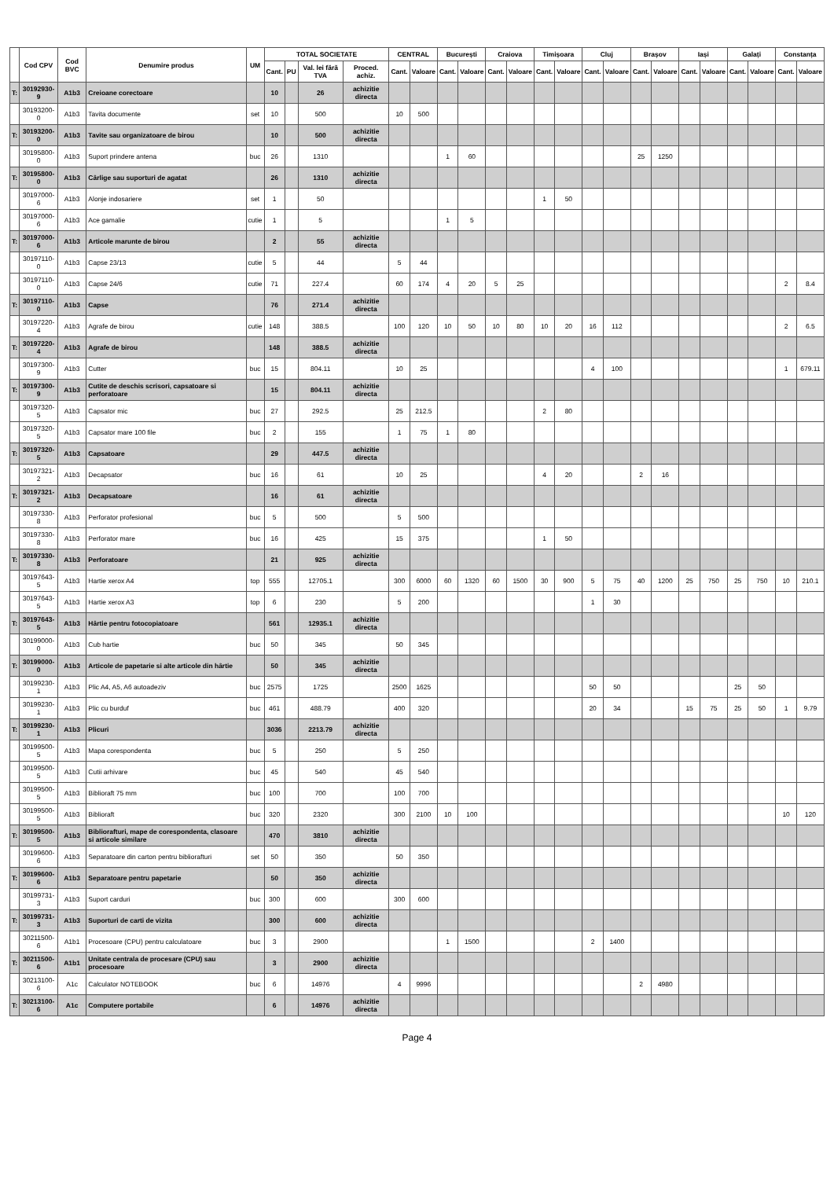| | Cod CPV | Cod BVC | Denumire produs | UM | TOTAL SOCIETATE | | | | CENTRAL | | București | | Craiova | | Timișoara | | Cluj | | Brașov | | Iași | | Galați | | Constanța | |
| --- | --- | --- | --- | --- | --- | --- | --- | --- | --- | --- | --- | --- | --- | --- | --- | --- | --- | --- | --- | --- | --- | --- | --- | --- | --- | --- |
| | | | | | Cant. | PU | Val. lei fără TVA | Proced. achiz. | Cant. | Valoare | Cant. | Valoare | Cant. | Valoare | Cant. | Valoare | Cant. | Valoare | Cant. | Valoare | Cant. | Valoare | Cant. | Valoare | Cant. | Valoare |
| T: | 30192930-9 | A1b3 | Creioane corectoare | | 10 | | 26 | achizitie directa | | | | | | | | | | | | | | | | | | |
| | 30193200-0 | A1b3 | Tavita documente | set | 10 | | 500 | | 10 | 500 | | | | | | | | | | | | | | | | |
| T: | 30193200-0 | A1b3 | Tavite sau organizatoare de birou | | 10 | | 500 | achizitie directa | | | | | | | | | | | | | | | | | | |
| | 30195800-0 | A1b3 | Suport prindere antena | buc | 26 | | 1310 | | | | 1 | 60 | | | | | | | 25 | 1250 | | | | | | |
| T: | 30195800-0 | A1b3 | Cârlige sau suporturi de agatat | | 26 | | 1310 | achizitie directa | | | | | | | | | | | | | | | | | | |
| | 30197000-6 | A1b3 | Alonje indosariere | set | 1 | | 50 | | | | | | | | 1 | 50 | | | | | | | | | | |
| | 30197000-6 | A1b3 | Ace gamalie | cutie | 1 | | 5 | | | | 1 | 5 | | | | | | | | | | | | | | |
| T: | 30197000-6 | A1b3 | Articole marunte de birou | | 2 | | 55 | achizitie directa | | | | | | | | | | | | | | | | | | |
| | 30197110-0 | A1b3 | Capse 23/13 | cutie | 5 | | 44 | | 5 | 44 | | | | | | | | | | | | | | | | |
| | 30197110-0 | A1b3 | Capse 24/6 | cutie | 71 | | 227.4 | | 60 | 174 | 4 | 20 | 5 | 25 | | | | | | | | | | | 2 | 8.4 |
| T: | 30197110-0 | A1b3 | Capse | | 76 | | 271.4 | achizitie directa | | | | | | | | | | | | | | | | | | |
| | 30197220-4 | A1b3 | Agrafe de birou | cutie | 148 | | 388.5 | | 100 | 120 | 10 | 50 | 10 | 80 | 10 | 20 | 16 | 112 | | | | | | | 2 | 6.5 |
| T: | 30197220-4 | A1b3 | Agrafe de birou | | 148 | | 388.5 | achizitie directa | | | | | | | | | | | | | | | | | | |
| | 30197300-9 | A1b3 | Cutter | buc | 15 | | 804.11 | | 10 | 25 | | | | | | | 4 | 100 | | | | | | | 1 | 679.11 |
| T: | 30197300-9 | A1b3 | Cutite de deschis scrisori, capsatoare si perforatoare | | 15 | | 804.11 | achizitie directa | | | | | | | | | | | | | | | | | | |
| | 30197320-5 | A1b3 | Capsator mic | buc | 27 | | 292.5 | | 25 | 212.5 | | | | | 2 | 80 | | | | | | | | | | |
| | 30197320-5 | A1b3 | Capsator mare 100 file | buc | 2 | | 155 | | 1 | 75 | 1 | 80 | | | | | | | | | | | | | | |
| T: | 30197320-5 | A1b3 | Capsatoare | | 29 | | 447.5 | achizitie directa | | | | | | | | | | | | | | | | | | |
| | 30197321-2 | A1b3 | Decapsator | buc | 16 | | 61 | | 10 | 25 | | | | | 4 | 20 | | | 2 | 16 | | | | | | |
| T: | 30197321-2 | A1b3 | Decapsatoare | | 16 | | 61 | achizitie directa | | | | | | | | | | | | | | | | | | |
| | 30197330-8 | A1b3 | Perforator profesional | buc | 5 | | 500 | | 5 | 500 | | | | | | | | | | | | | | | | |
| | 30197330-8 | A1b3 | Perforator mare | buc | 16 | | 425 | | 15 | 375 | | | | | 1 | 50 | | | | | | | | | | |
| T: | 30197330-8 | A1b3 | Perforatoare | | 21 | | 925 | achizitie directa | | | | | | | | | | | | | | | | | | |
| | 30197643-5 | A1b3 | Hartie xerox A4 | top | 555 | | 12705.1 | | 300 | 6000 | 60 | 1320 | 60 | 1500 | 30 | 900 | 5 | 75 | 40 | 1200 | 25 | 750 | 25 | 750 | 10 | 210.1 |
| | 30197643-5 | A1b3 | Hartie xerox A3 | top | 6 | | 230 | | 5 | 200 | | | | | | | 1 | 30 | | | | | | | | |
| T: | 30197643-5 | A1b3 | Hârtie pentru fotocopiatoare | | 561 | | 12935.1 | achizitie directa | | | | | | | | | | | | | | | | | | |
| | 30199000-0 | A1b3 | Cub hartie | buc | 50 | | 345 | | 50 | 345 | | | | | | | | | | | | | | | | |
| T: | 30199000-0 | A1b3 | Articole de papetarie si alte articole din hârtie | | 50 | | 345 | achizitie directa | | | | | | | | | | | | | | | | | | |
| | 30199230-1 | A1b3 | Plic A4, A5, A6 autoadeziv | buc | 2575 | | 1725 | | 2500 | 1625 | | | | | | | 50 | 50 | | | | | 25 | 50 | | |
| | 30199230-1 | A1b3 | Plic cu burduf | buc | 461 | | 488.79 | | 400 | 320 | | | | | | | 20 | 34 | | | 15 | 75 | 25 | 50 | 1 | 9.79 |
| T: | 30199230-1 | A1b3 | Plicuri | | 3036 | | 2213.79 | achizitie directa | | | | | | | | | | | | | | | | | | |
| | 30199500-5 | A1b3 | Mapa corespondenta | buc | 5 | | 250 | | 5 | 250 | | | | | | | | | | | | | | | | |
| | 30199500-5 | A1b3 | Cutii arhivare | buc | 45 | | 540 | | 45 | 540 | | | | | | | | | | | | | | | | |
| | 30199500-5 | A1b3 | Biblioraft 75 mm | buc | 100 | | 700 | | 100 | 700 | | | | | | | | | | | | | | | | |
| | 30199500-5 | A1b3 | Biblioraft | buc | 320 | | 2320 | | 300 | 2100 | 10 | 100 | | | | | | | | | | | | | 10 | 120 |
| T: | 30199500-5 | A1b3 | Bibliorafturi, mape de corespondenta, clasoare si articole similare | | 470 | | 3810 | achizitie directa | | | | | | | | | | | | | | | | | | |
| | 30199600-6 | A1b3 | Separatoare din carton pentru bibliorafturi | set | 50 | | 350 | | 50 | 350 | | | | | | | | | | | | | | | | |
| T: | 30199600-6 | A1b3 | Separatoare pentru papetarie | | 50 | | 350 | achizitie directa | | | | | | | | | | | | | | | | | | |
| | 30199731-3 | A1b3 | Suport carduri | buc | 300 | | 600 | | 300 | 600 | | | | | | | | | | | | | | | | |
| T: | 30199731-3 | A1b3 | Suporturi de carti de vizita | | 300 | | 600 | achizitie directa | | | | | | | | | | | | | | | | | | |
| | 30211500-6 | A1b1 | Procesoare (CPU) pentru calculatoare | buc | 3 | | 2900 | | | | 1 | 1500 | | | | | 2 | 1400 | | | | | | | | |
| T: | 30211500-6 | A1b1 | Unitate centrala de procesare (CPU) sau procesoare | | 3 | | 2900 | achizitie directa | | | | | | | | | | | | | | | | | | |
| | 30213100-6 | A1c | Calculator NOTEBOOK | buc | 6 | | 14976 | | 4 | 9996 | | | | | | | | | 2 | 4980 | | | | | | |
| T: | 30213100-6 | A1c | Computere portabile | | 6 | | 14976 | achizitie directa | | | | | | | | | | | | | | | | | | |
Page 4